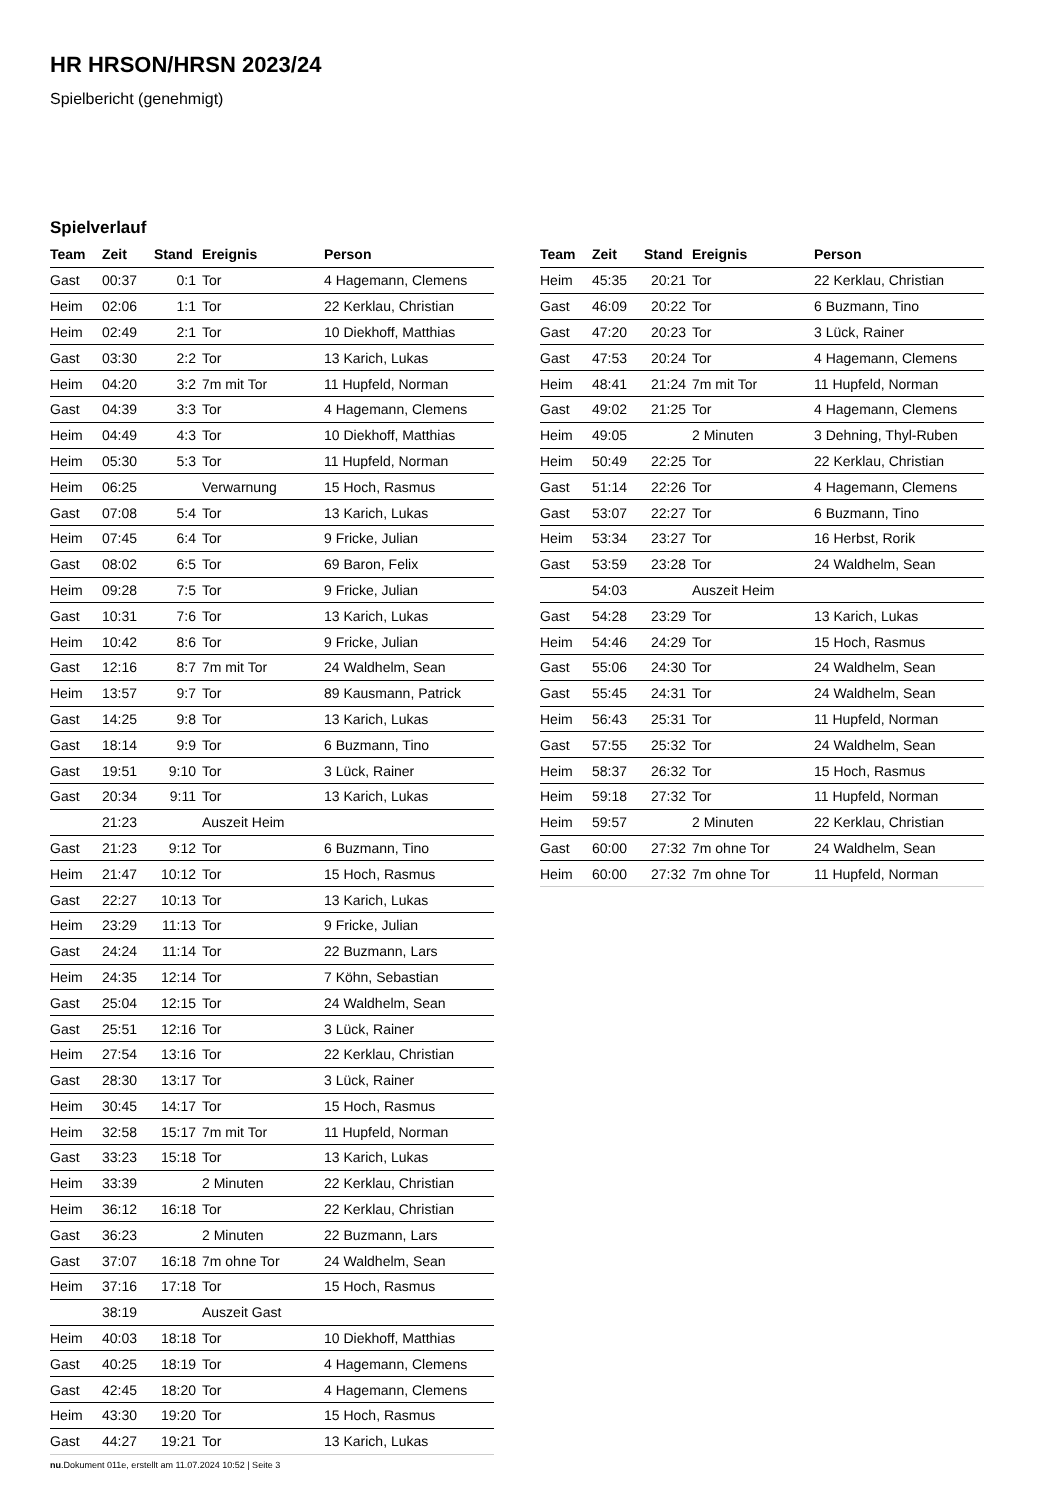HR HRSON/HRSN 2023/24
Spielbericht (genehmigt)
Spielverlauf
| Team | Zeit | Stand | Ereignis | Person |
| --- | --- | --- | --- | --- |
| Gast | 00:37 | 0:1 | Tor | 4 Hagemann, Clemens |
| Heim | 02:06 | 1:1 | Tor | 22 Kerklau, Christian |
| Heim | 02:49 | 2:1 | Tor | 10 Diekhoff, Matthias |
| Gast | 03:30 | 2:2 | Tor | 13 Karich, Lukas |
| Heim | 04:20 | 3:2 | 7m mit Tor | 11 Hupfeld, Norman |
| Gast | 04:39 | 3:3 | Tor | 4 Hagemann, Clemens |
| Heim | 04:49 | 4:3 | Tor | 10 Diekhoff, Matthias |
| Heim | 05:30 | 5:3 | Tor | 11 Hupfeld, Norman |
| Heim | 06:25 | | Verwarnung | 15 Hoch, Rasmus |
| Gast | 07:08 | 5:4 | Tor | 13 Karich, Lukas |
| Heim | 07:45 | 6:4 | Tor | 9 Fricke, Julian |
| Gast | 08:02 | 6:5 | Tor | 69 Baron, Felix |
| Heim | 09:28 | 7:5 | Tor | 9 Fricke, Julian |
| Gast | 10:31 | 7:6 | Tor | 13 Karich, Lukas |
| Heim | 10:42 | 8:6 | Tor | 9 Fricke, Julian |
| Gast | 12:16 | 8:7 | 7m mit Tor | 24 Waldhelm, Sean |
| Heim | 13:57 | 9:7 | Tor | 89 Kausmann, Patrick |
| Gast | 14:25 | 9:8 | Tor | 13 Karich, Lukas |
| Gast | 18:14 | 9:9 | Tor | 6 Buzmann, Tino |
| Gast | 19:51 | 9:10 | Tor | 3 Lück, Rainer |
| Gast | 20:34 | 9:11 | Tor | 13 Karich, Lukas |
| | 21:23 | | Auszeit Heim | |
| Gast | 21:23 | 9:12 | Tor | 6 Buzmann, Tino |
| Heim | 21:47 | 10:12 | Tor | 15 Hoch, Rasmus |
| Gast | 22:27 | 10:13 | Tor | 13 Karich, Lukas |
| Heim | 23:29 | 11:13 | Tor | 9 Fricke, Julian |
| Gast | 24:24 | 11:14 | Tor | 22 Buzmann, Lars |
| Heim | 24:35 | 12:14 | Tor | 7 Köhn, Sebastian |
| Gast | 25:04 | 12:15 | Tor | 24 Waldhelm, Sean |
| Gast | 25:51 | 12:16 | Tor | 3 Lück, Rainer |
| Heim | 27:54 | 13:16 | Tor | 22 Kerklau, Christian |
| Gast | 28:30 | 13:17 | Tor | 3 Lück, Rainer |
| Heim | 30:45 | 14:17 | Tor | 15 Hoch, Rasmus |
| Heim | 32:58 | 15:17 | 7m mit Tor | 11 Hupfeld, Norman |
| Gast | 33:23 | 15:18 | Tor | 13 Karich, Lukas |
| Heim | 33:39 | | 2 Minuten | 22 Kerklau, Christian |
| Heim | 36:12 | 16:18 | Tor | 22 Kerklau, Christian |
| Gast | 36:23 | | 2 Minuten | 22 Buzmann, Lars |
| Gast | 37:07 | 16:18 | 7m ohne Tor | 24 Waldhelm, Sean |
| Heim | 37:16 | 17:18 | Tor | 15 Hoch, Rasmus |
| | 38:19 | | Auszeit Gast | |
| Heim | 40:03 | 18:18 | Tor | 10 Diekhoff, Matthias |
| Gast | 40:25 | 18:19 | Tor | 4 Hagemann, Clemens |
| Gast | 42:45 | 18:20 | Tor | 4 Hagemann, Clemens |
| Heim | 43:30 | 19:20 | Tor | 15 Hoch, Rasmus |
| Gast | 44:27 | 19:21 | Tor | 13 Karich, Lukas |
| Team | Zeit | Stand | Ereignis | Person |
| --- | --- | --- | --- | --- |
| Heim | 45:35 | 20:21 | Tor | 22 Kerklau, Christian |
| Gast | 46:09 | 20:22 | Tor | 6 Buzmann, Tino |
| Gast | 47:20 | 20:23 | Tor | 3 Lück, Rainer |
| Gast | 47:53 | 20:24 | Tor | 4 Hagemann, Clemens |
| Heim | 48:41 | 21:24 | 7m mit Tor | 11 Hupfeld, Norman |
| Gast | 49:02 | 21:25 | Tor | 4 Hagemann, Clemens |
| Heim | 49:05 | | 2 Minuten | 3 Dehning, Thyl-Ruben |
| Heim | 50:49 | 22:25 | Tor | 22 Kerklau, Christian |
| Gast | 51:14 | 22:26 | Tor | 4 Hagemann, Clemens |
| Gast | 53:07 | 22:27 | Tor | 6 Buzmann, Tino |
| Heim | 53:34 | 23:27 | Tor | 16 Herbst, Rorik |
| Gast | 53:59 | 23:28 | Tor | 24 Waldhelm, Sean |
| | 54:03 | | Auszeit Heim | |
| Gast | 54:28 | 23:29 | Tor | 13 Karich, Lukas |
| Heim | 54:46 | 24:29 | Tor | 15 Hoch, Rasmus |
| Gast | 55:06 | 24:30 | Tor | 24 Waldhelm, Sean |
| Gast | 55:45 | 24:31 | Tor | 24 Waldhelm, Sean |
| Heim | 56:43 | 25:31 | Tor | 11 Hupfeld, Norman |
| Gast | 57:55 | 25:32 | Tor | 24 Waldhelm, Sean |
| Heim | 58:37 | 26:32 | Tor | 15 Hoch, Rasmus |
| Heim | 59:18 | 27:32 | Tor | 11 Hupfeld, Norman |
| Heim | 59:57 | | 2 Minuten | 22 Kerklau, Christian |
| Gast | 60:00 | 27:32 | 7m ohne Tor | 24 Waldhelm, Sean |
| Heim | 60:00 | 27:32 | 7m ohne Tor | 11 Hupfeld, Norman |
nu.Dokument 011e, erstellt am 11.07.2024 10:52 | Seite 3